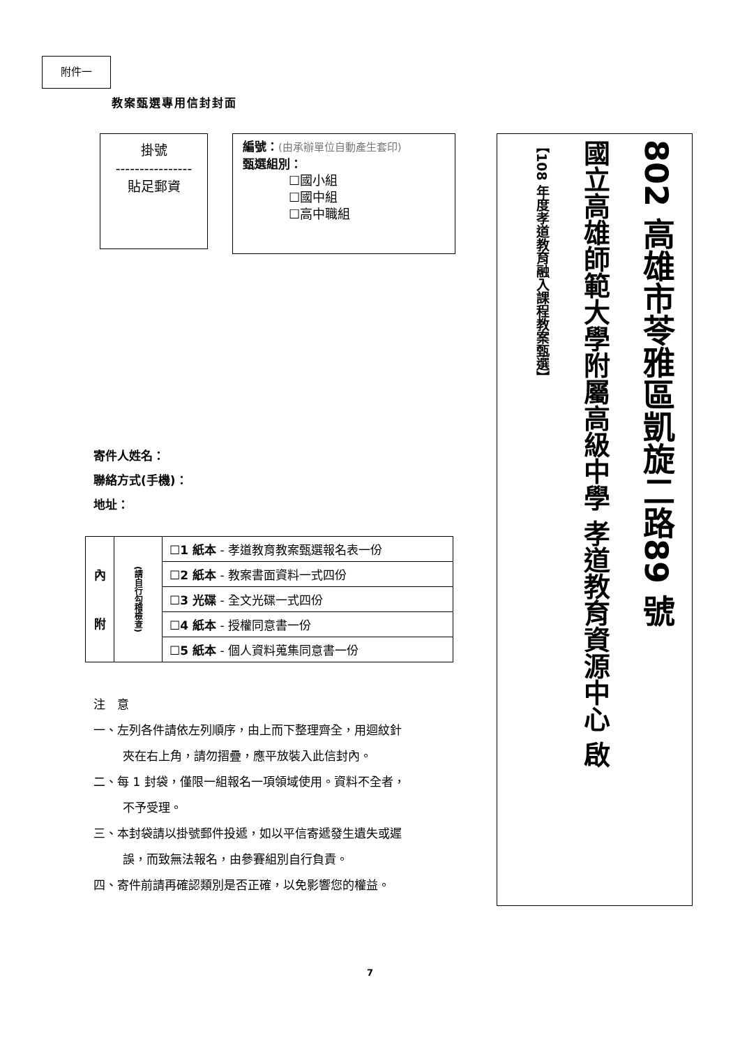附件一
教案甄選專用信封封面
掛號
----------------
貼足郵資
編號：(由承辦單位自動產生套印)
甄選組別：
☐國小組
☐國中組
☐高中職組
寄件人姓名：
聯絡方式(手機)：
地址：
| 內 附 | (請自行勾稽檢查) | ☐1 紙本 - 孝道教育教案甄選報名表一份 |
| | | ☐2 紙本 - 教案書面資料一式四份 |
| | | ☐3 光碟 - 全文光碟一式四份 |
| | | ☐4 紙本 - 授權同意書一份 |
| | | ☐5 紙本 - 個人資料蒐集同意書一份 |
注　意
一、左列各件請依左列順序，由上而下整理齊全，用迴紋針
夾在右上角，請勿摺疊，應平放裝入此信封內。
二、每 1 封袋，僅限一組報名一項領域使用。資料不全者，
不予受理。
三、本封袋請以掛號郵件投遞，如以平信寄遞發生遺失或遲
誤，而致無法報名，由參賽組別自行負責。
四、寄件前請再確認類別是否正確，以免影響您的權益。
802 高雄市苓雅區凱旋二路89 號
國立高雄師範大學附屬高級中學 孝道教育資源中心 啟
【108 年度孝道教育融入課程教案甄選】
7